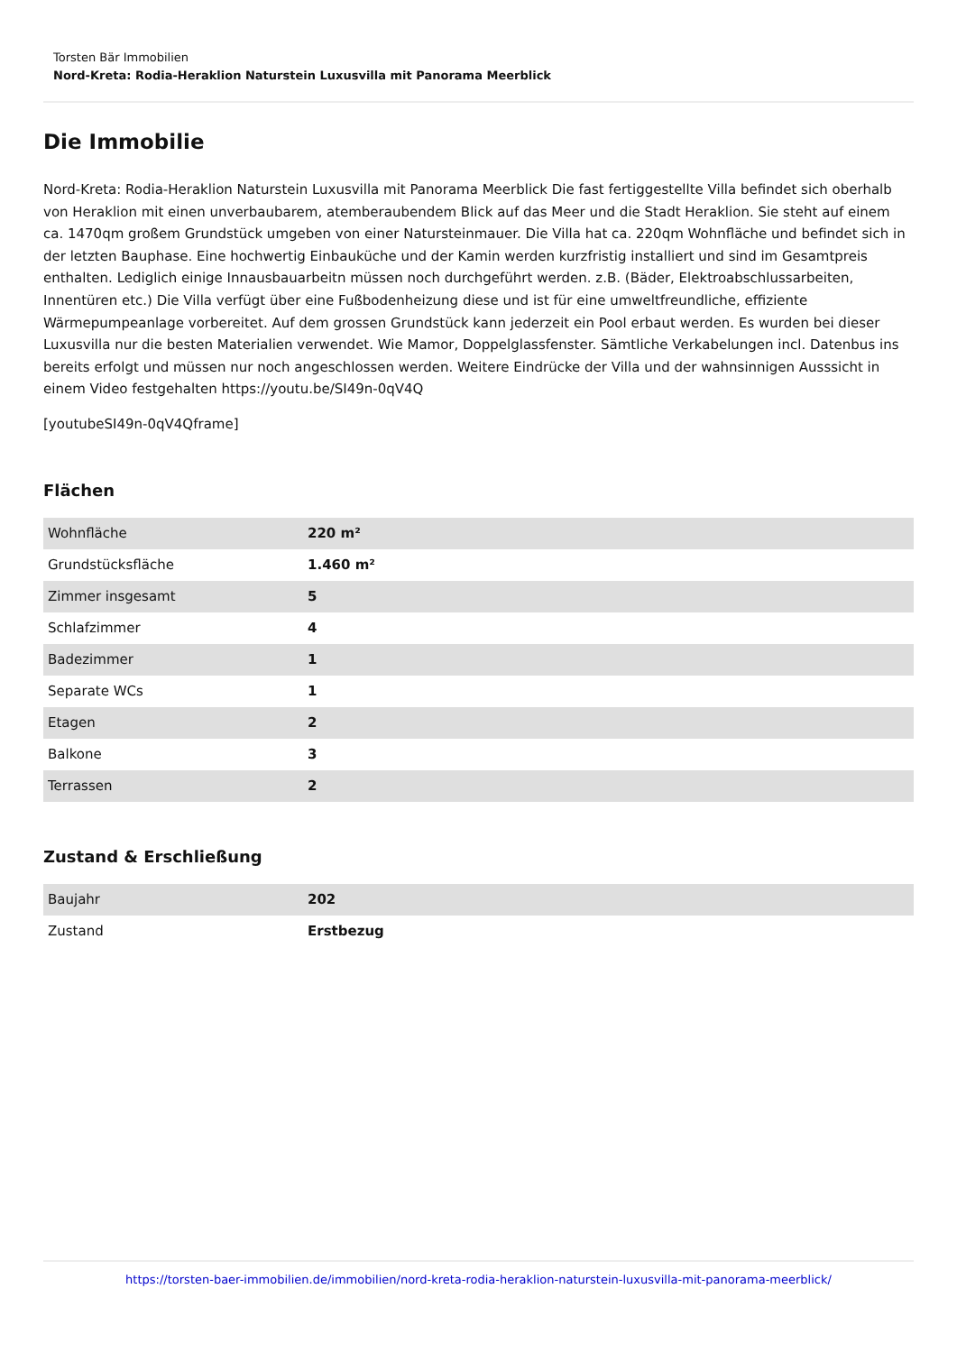Torsten Bär Immobilien
Nord-Kreta: Rodia-Heraklion Naturstein Luxusvilla mit Panorama Meerblick
Die Immobilie
Nord-Kreta: Rodia-Heraklion Naturstein Luxusvilla mit Panorama Meerblick Die fast fertiggestellte Villa befindet sich oberhalb von Heraklion mit einen unverbaubarem, atemberaubendem Blick auf das Meer und die Stadt Heraklion. Sie steht auf einem ca. 1470qm großem Grundstück umgeben von einer Natursteinmauer. Die Villa hat ca. 220qm Wohnfläche und befindet sich in der letzten Bauphase. Eine hochwertig Einbauküche und der Kamin werden kurzfristig installiert und sind im Gesamtpreis enthalten. Lediglich einige Innausbauarbeitn müssen noch durchgeführt werden. z.B. (Bäder, Elektroabschlussarbeiten, Innentüren etc.) Die Villa verfügt über eine Fußbodenheizung diese und ist für eine umweltfreundliche, effiziente Wärmepumpeanlage vorbereitet. Auf dem grossen Grundstück kann jederzeit ein Pool erbaut werden. Es wurden bei dieser Luxusvilla nur die besten Materialien verwendet. Wie Mamor, Doppelglassfenster. Sämtliche Verkabelungen incl. Datenbus ins bereits erfolgt und müssen nur noch angeschlossen werden. Weitere Eindrücke der Villa und der wahnsinnigen Ausssicht in einem Video festgehalten https://youtu.be/SI49n-0qV4Q
[youtubeSI49n-0qV4Qframe]
Flächen
| Wohnfläche | 220 m² |
| Grundstücksfläche | 1.460 m² |
| Zimmer insgesamt | 5 |
| Schlafzimmer | 4 |
| Badezimmer | 1 |
| Separate WCs | 1 |
| Etagen | 2 |
| Balkone | 3 |
| Terrassen | 2 |
Zustand & Erschließung
| Baujahr | 202 |
| Zustand | Erstbezug |
https://torsten-baer-immobilien.de/immobilien/nord-kreta-rodia-heraklion-naturstein-luxusvilla-mit-panorama-meerblick/